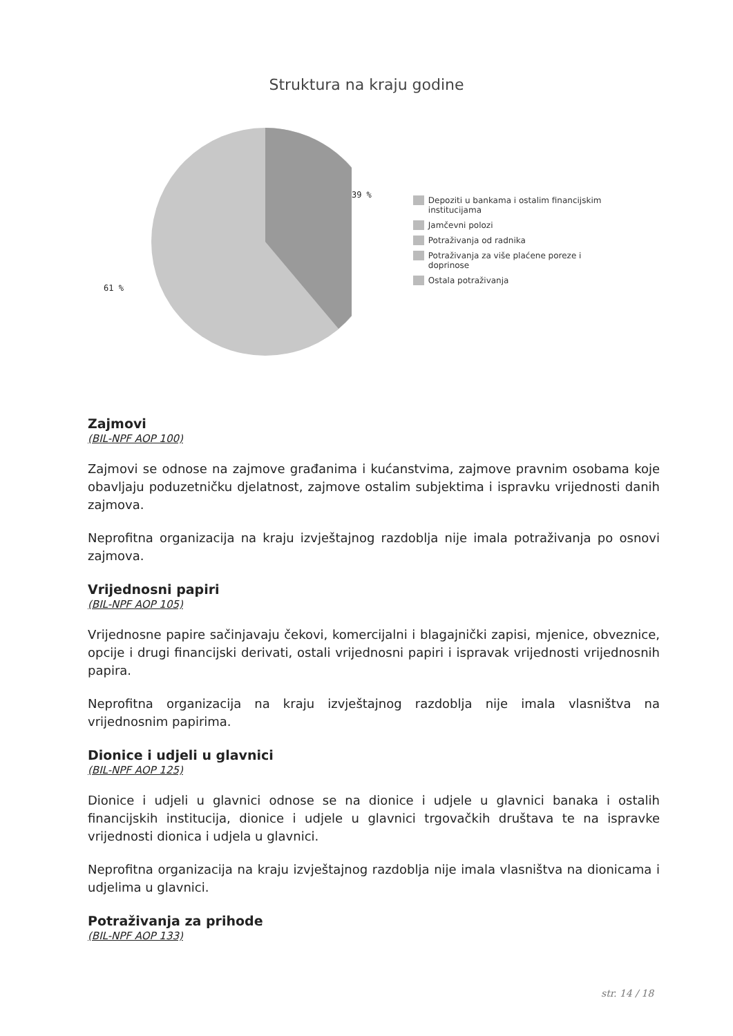Struktura na kraju godine
61 %
39 %
Depoziti u bankama i ostalim financijskim institucijama
Jamčevni polozi
Potraživanja od radnika
Potraživanja za više plaćene poreze i doprinose
Ostala potraživanja
Zajmovi
(BIL-NPF AOP 100)
Zajmovi se odnose na zajmove građanima i kućanstvima, zajmove pravnim osobama koje obavljaju poduzetničku djelatnost, zajmove ostalim subjektima i ispravku vrijednosti danih zajmova.
Neprofitna organizacija na kraju izvještajnog razdoblja nije imala potraživanja po osnovi zajmova.
Vrijednosni papiri
(BIL-NPF AOP 105)
Vrijednosne papire sačinjavaju čekovi, komercijalni i blagajnički zapisi, mjenice, obveznice, opcije i drugi financijski derivati, ostali vrijednosni papiri i ispravak vrijednosti vrijednosnih papira.
Neprofitna organizacija na kraju izvještajnog razdoblja nije imala vlasništva na vrijednosnim papirima.
Dionice i udjeli u glavnici
(BIL-NPF AOP 125)
Dionice i udjeli u glavnici odnose se na dionice i udjele u glavnici banaka i ostalih financijskih institucija, dionice i udjele u glavnici trgovačkih društava te na ispravke vrijednosti dionica i udjela u glavnici.
Neprofitna organizacija na kraju izvještajnog razdoblja nije imala vlasništva na dionicama i udjelima u glavnici.
Potraživanja za prihode
(BIL-NPF AOP 133)
str. 14 / 18